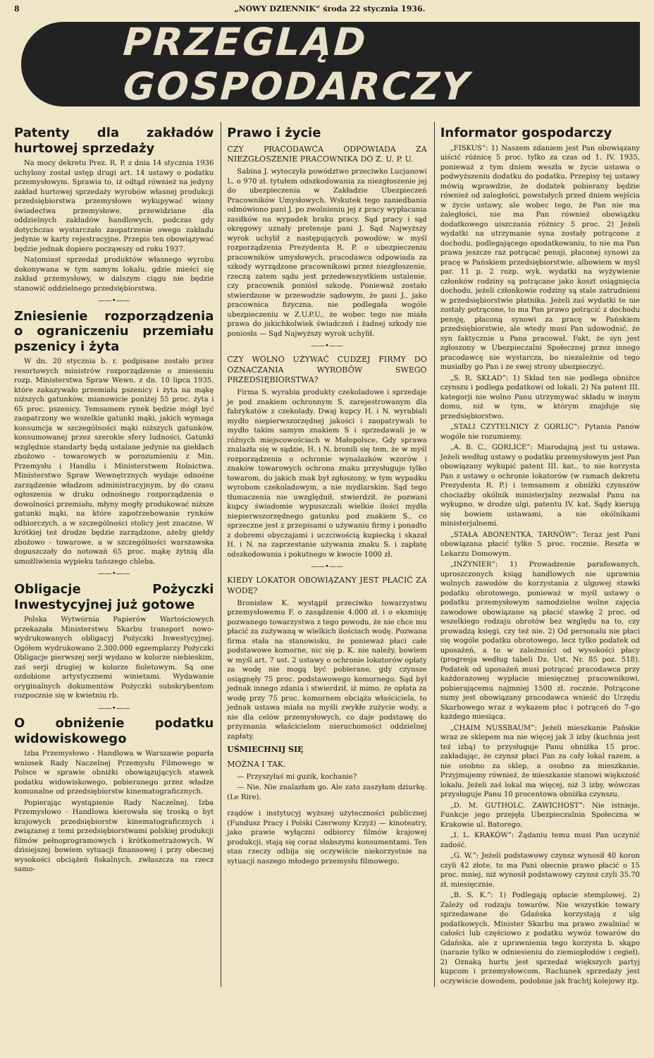8 „NOWY DZIENNIK“ środa 22 stycznia 1936.
PRZEGLĄD GOSPODARCZY
Patenty dla zakładów hurtowej sprzedaży
Na mocy dekretu Prez. R. P. z dnia 14 stycznia 1936 uchylony został ustęp drugi art. 14 ustawy o podatku przemysłowym. Sprawia to, iż odtąd również na jedyny zakład hurtowej sprzedaży wyrobów własnej produkcji przedsiębiorstwa przemysłowe wykupywać winny świadectwa przemysłowe, przewidziane dla oddzielnych zakładów handlowych, podczas gdy dotychczas wystarczało zaopatrzenie owego zakładu jedynie w karty rejestracyjne. Przepis ten obowiązywać będzie jednak dopiero począwszy od roku 1937.
Natomiast sprzedaż produktów własnego wyrobu dokonywana w tym samym lokalu, gdzie mieści się zakład przemysłowy, w dalszym ciągu nie będzie stanowić oddzielnego przedsiębiorstwa.
——•——
Zniesienie rozporządzenia o ograniczeniu przemiału pszenicy i żyta
W dn. 20 stycznia b. r. podpisane zostało przez resortowych ministrów rozporządzenie o zniesieniu rozp. Ministerstwa Spraw Wewn. z dn. 10 lipca 1935, które zakazywało przemiału pszenicy i żyta na mąkę niższych gatunków, mianowicie poniżej 55 proc. żyta i 65 proc. pszenicy. Temsamem rynek będzie mógł być zaopatrzony we wszelkie gatunki mąki, jakich wymaga konsumcja w szczególności mąki niższych gatunków, konsumowanej przez szerokie sfery ludności. Gatunki względnie standarty będą ustalane jedynie na giełdach zbożowo - towarowych w porozumieniu z Min. Przemysłu i Handlu i Ministerstwem Rolnictwa. Ministerstwo Spraw Wewnętrznych wydaje odnośne zarządzenie władzom administracyjnym, by do czasu ogłoszenia w druku odnośnego rozporządzenia o dowolności przemiału, młyny mogły produkować niższe gatunki mąki, na które zapotrzebowanie rynków odbiorczych, a w szczególności stolicy jest znaczne. W krótkiej też drodze będzie zarządzone, ażeby giełdy zbożowo - towarowe, a w szczególności warszawska dopuszczały do notowań 65 proc. mąkę żytnią dla umożliwienia wypieku tańszego chleba.
——•——
Obligacje Pożyczki Inwestycyjnej już gotowe
Polska Wytwórnia Papierów Wartościowych przekazała Ministerstwu Skarbu transport nowo-wydrukowanych obligacyj Pożyczki Inwestycyjnej. Ogółem wydrukowano 2.300.000 egzemplarzy Pożyczki Obligacje pierwszej serji wydano w kolorze niebieskim, zaś serji drugiej w kolorze fioletowym. Są one ozdobione artystycznemi winietami. Wydawanie oryginalnych dokumentów Pożyczki subskrybentom rozpocznie się w kwietniu rb.
——•——
O obniżenie podatku widowiskowego
Izba Przemysłowo - Handlowa w Warszawie poparła wniosek Rady Naczelnej Przemysłu Filmowego w Polsce w sprawie obniżki obowiązujących stawek podatku widowiskowego, pobieranego przez władze komunalne od przedsiębiorstw kinematograficznych.
Popierając wystąpienie Rady Naczelnej, Izba Przemysłowo - Handlowa kierowała się troską o byt krajowych przedsiębiorstw kinematograficznych i związanej z temi przedsiębiorstwami polskiej produkcji filmów pełnoprogramowych i krótkometrażowych. W dzisiejszej bowiem sytuacji finansowej i przy obecnej wysokości obciążeń fiskalnych, zwłaszcza na rzecz samo-
Prawo i życie
CZY PRACODAWCA ODPOWIADA ZA NIEZGŁOSZENIE PRACOWNIKA DO Z. U. P. U.
Sabina J. wytoczyła powództwo przeciwko Lucjanowi L. o 970 zł. tytułem odszkodowania za niezgłoszenie jej do ubezpieczenia w Zakładzie Ubezpieczeń Pracowników Umysłowych. Wskutek tego zaniedbania odmówiono pani J. po zwolnieniu jej z pracy wypłacania zasiłków na wypadek braku pracy. Sąd pracy i sąd okręgowy uznały pretensje pani J. Sąd Najwyższy wyrok uchylił z następujących powodów: w myśl rozporządzenia Prezydenta R. P. o ubezpieczeniu pracowników umysłowych, pracodawca odpowiada za szkody wyrządzone pracownikowi przez niezgłoszenie, rzeczą zatem sądu jest przedewszystkiem ustalenie, czy pracownik poniósł szkodę. Ponieważ zostało stwierdzone w przewodzie sądowym, że pani J., jako pracownica fizyczna, nie podlegała wogóle ubezpieczeniu w Z.U.P.U., że wobec tego nie miała prawa do jakichkolwiek świadczeń i żadnej szkody nie poniosła — Sąd Najwyższy wyrok uchylił.
——•——
CZY WOLNO UŻYWAĆ CUDZEJ FIRMY DO OZNACZANIA WYROBÓW SWEGO PRZEDSIĘBIORSTWA?
Firma S. wyrabia produkty czekoladowe i sprzedaje je pod znakiem ochronnym S, zarejestrowanym dla fabrykatów z czekolady. Dwaj kupcy H. i N. wyrabiali mydło niepierwszorzędnej jakości i zaopatrywali to mydło takim samym znakiem S i sprzedawali je w różnych miejscowościach w Małopolsce. Gdy sprawa znalazła się w sądzie, H. i N. bronili się tem, że w myśl rozporządzenia o ochronie wynalazków wzorów i znaków towarowych ochrona znaku przysługuje tylko towarom, do jakich znak był zgłoszony, w tym wypadku wyrobom czekoladowym, a nie mydlarskim. Sąd tego tłumaczenia nie uwzględnił, stwierdził, że pozwani kupcy świadomie wypuszczali wielkie ilości mydła niepierwszorzędnego gatunku pod znakiem S., co sprzeczne jest z przepisami o używaniu firmy i ponadto z dobremi obyczajami i uczciwością kupiecką i skazał H. i N. na zaprzestanie używania znaku S. i zapłatę odszkodowania i pokutnego w kwocie 1000 zł.
——•——
KIEDY LOKATOR OBOWIĄZANY JEST PŁACIĆ ZA WODĘ?
Bronisław K. wystąpił przeciwko towarzystwu przemysłowemu F. o zasądzenie 4.000 zł. i o eksmisję pozwanego towarzystwa z tego powodu, że nie chce mu płacić za zużywaną w wielkich ilościach wodę. Pozwana firma stała na stanowisku, że ponieważ płaci całe podstawowe komorne, nic się p. K. nie należy, bowiem w myśl art. 7 ust. 2 ustawy o ochronie lokatorów opłaty za wodę nie mogą być pobierane, gdy czynsze osiągnęły 75 proc. podstawowego komornego. Sąd był jednak innego zdania i stwierdził, iż mimo, że opłata za wodę przy 75 proc. komornem obciąża właściciela, to jednak ustawa miała na myśli zwykłe zużycie wody, a nie dla celów przemysłowych, co daje podstawę do przyznania właścicielom nieruchomości oddzielnej zapłaty.
UŚMIECHNIJ SIĘ
MOŻNA I TAK.
— Przyszyłaś mi guzik, kochanie?
— Nie. Nie znalazłam go. Ale zato zaszyłam dziurkę. (Le Rire).
rządów i instytucyj wyższej użyteczności publicznej (Fundusz Pracy i Polski Czerwony Krzyż) — kinoteatry, jako prawie wyłączni odbiorcy filmów krajowej produkcji, stają się coraz słabszymi konsumentami. Ten stan rzeczy odbija się oczywiście niekorzystnie na sytuacji naszego młodego przemysłu filmowego.
Informator gospodarczy
„FISKUS“: 1) Naszem zdaniem jest Pan obowiązany uiścić różnicę 5 proc. tylko za czas od 1. IV. 1935, ponieważ z tym dniem weszła w życie ustawa o podwyższeniu dodatku do podatku. Przepisy tej ustawy mówią wprawdzie, że dodatek pobierany będzie również od zaległości, powstałych przed dniem wejścia w życie ustawy, ale wobec tego, że Pan nie ma zaległości, nie ma Pan również obowiązku dodatkowego uiszczania różnicy 5 proc. 2) Jeżeli wydatki na utrzymanie syna zostały potrącone z dochodu, podlegającego opodatkowaniu, to nie ma Pan prawa jeszcze raz potrącać pensji, płaconej synowi za pracę w Pańskiem przedsiębiorstwie, albowiem w myśl par. 11 p. 2 rozp. wyk. wydatki na wyżywienie członków rodziny są potrącane jako koszt osiągnięcia dochodu, jeżeli członkowie rodziny są stale zatrudnieni w przedsiębiorstwie płatnika. Jeżeli zaś wydatki te nie zostały potrącone, to ma Pan prawo potrącić z dochodu pensję, płaconą synowi za pracę w Pańskiem przedsiębiorstwie, ale wtedy musi Pan udowodnić, że syn faktycznie u Pana pracował. Fakt, że syn jest zgłoszony w Ubezpieczalni Społecznej przez innego pracodawcę nie wystarcza, bo niezależnie od tego musiałby go Pan i ze swej strony ubezpieczyć.
„S. R. SKŁAD“: 1) Skład ten nie podlega obniżce czynszu i podlega podatkowi od lokali. 2) Na patent III. kategorji nie wolno Panu utrzymywać składu w innym domu, niż w tym, w którym znajduje się przedsiębiorstwo.
„STALI CZYTELNICY Z GORLIC“: Pytania Panów wogóle nie rozumiemy.
„A. B. C., GORLICE“: Miarodajną jest tu ustawa. Jeżeli według ustawy o podatku przemysłowym jest Pan obowiązany wykupić patent III. kat., to nie korzysta Pan z ustawy o ochronie lokatorów (w ramach dekretu Prezydenta R. P.) i temsamem z obniżki czynszów chociażby okólnik ministerjalny zezwalał Panu na wykupno, w drodze ulgi, patentu IV. kat. Sądy kierują się bowiem ustawami, a nie okólnikami ministerjalnemi.
„STAŁA ABONENTKA, TARNÓW“: Teraz jest Pani obowiązana płacić tylko 5 proc. rocznie. Reszta w Lekarzu Domowym.
„INŻYNIER“: 1) Prowadzenie parafowanych, uproszczonych ksiąg handlowych nie uprawnia wolnych zawodów do korzystania z ulgowej stawki podatku obrotowego, ponieważ w myśl ustawy o podatku przemysłowym samodzielne wolne zajęcia zawodowe obowiązane są płacić stawkę 2 proc. od wszelkiego rodzaju obrotów bez względu na to, czy prowadzą księgi, czy też nie. 2) Od personalu nie płaci się wogóle podatku obrotowego, lecz tylko podatek od uposażeń, a to w zależności od wysokości płacy (progresja według tabeli Dz. Ust. Nr. 85 poz. 518). Podatek od uposażeń musi potrącać pracodawca przy każdorazowej wypłacie miesięcznej pracownikowi, pobierającemu najmniej 1500 zł. rocznie. Potrącone sumy jest obowiązany pracodawca wnieść do Urzędu Skarbowego wraz z wykazem płac i potrąceń do 7-go każdego miesiąca.
„CHAIM NUSSBAUM“: Jeżeli mieszkanie Pańskie wraz ze sklepem ma nie więcej jak 3 izby (kuchnia jest też izbą) to przysługuje Panu obniżka 15 proc. zakładając, że czynsz płaci Pan za cały lokal razem, a nie osobno za sklep, a osobno za mieszkanie. Przyjmujemy również, że mieszkanie stanowi większość lokalu. Jeżeli zaś lokal ma więcej, niż 3 izby, wówczas przysługuje Panu 10 procentowa obniżka czynszu.
„D. M. GUTHOLC, ZAWICHOST“: Nie istnieje. Funkcje jego przejęła Ubezpieczalnia Społeczna w Krakowie ul. Batorego.
„I. L. KRAKÓW“: Żądaniu temu musi Pan uczynić zadość.
„G. W.“: Jeżeli podstawowy czynsz wynosił 40 koron czyli 42 złote, to ma Pani obecnie prawo płacić o 15 proc. mniej, niż wynosił podstawowy czynsz czyli 35.70 zł. miesięcznie.
„B. S. K.“: 1) Podlegają opłacie stemplowej. 2) Zależy od rodzaju towarów. Nie wszystkie towary sprzedawane do Gdańska korzystają z ulg podatkowych. Minister Skarbu ma prawo zwalniać w całości lub częściowo z podatku wywóz towarów do Gdańska, ale z uprawnienia tego korzysta b. skąpo (narazie tylko w odniesieniu do ziemiopłodów i cegieł). 2) Oznaką hurtu jest sprzedaż większych partyj kupcom i przemysłowcom. Rachunek sprzedaży jest oczywiście dowodem, podobnie jak frachtj kolejowy itp.